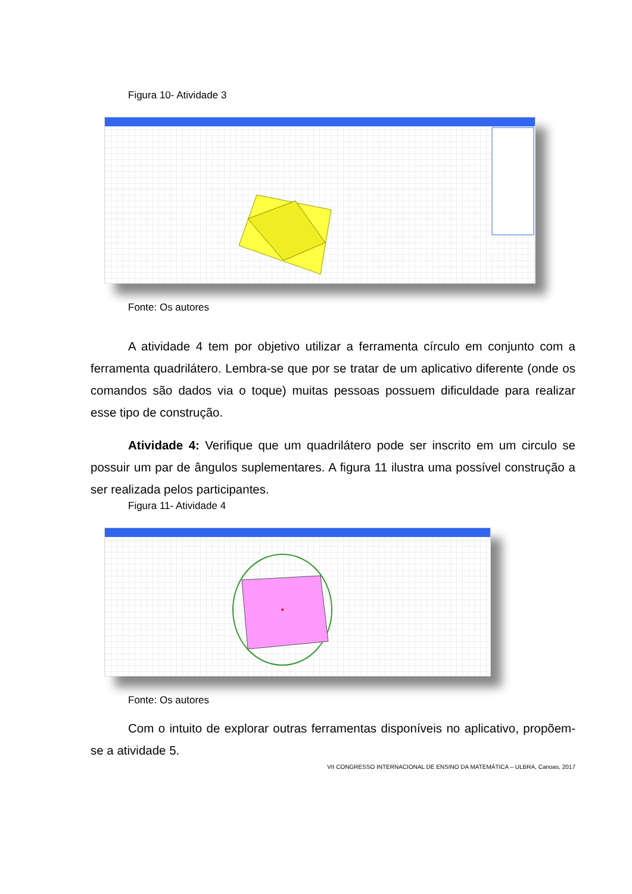Figura 10- Atividade 3
Fonte: Os autores
A atividade 4 tem por objetivo utilizar a ferramenta círculo em conjunto com a ferramenta quadrilátero. Lembra-se que por se tratar de um aplicativo diferente (onde os comandos são dados via o toque) muitas pessoas possuem dificuldade para realizar esse tipo de construção.
Atividade 4: Verifique que um quadrilátero pode ser inscrito em um circulo se possuir um par de ângulos suplementares. A figura 11 ilustra uma possível construção a ser realizada pelos participantes.
Figura 11- Atividade 4
Fonte: Os autores
Com o intuito de explorar outras ferramentas disponíveis no aplicativo, propõem-se a atividade 5.
VII CONGRESSO INTERNACIONAL DE ENSINO DA MATEMÁTICA – ULBRA, Canoas, 2017